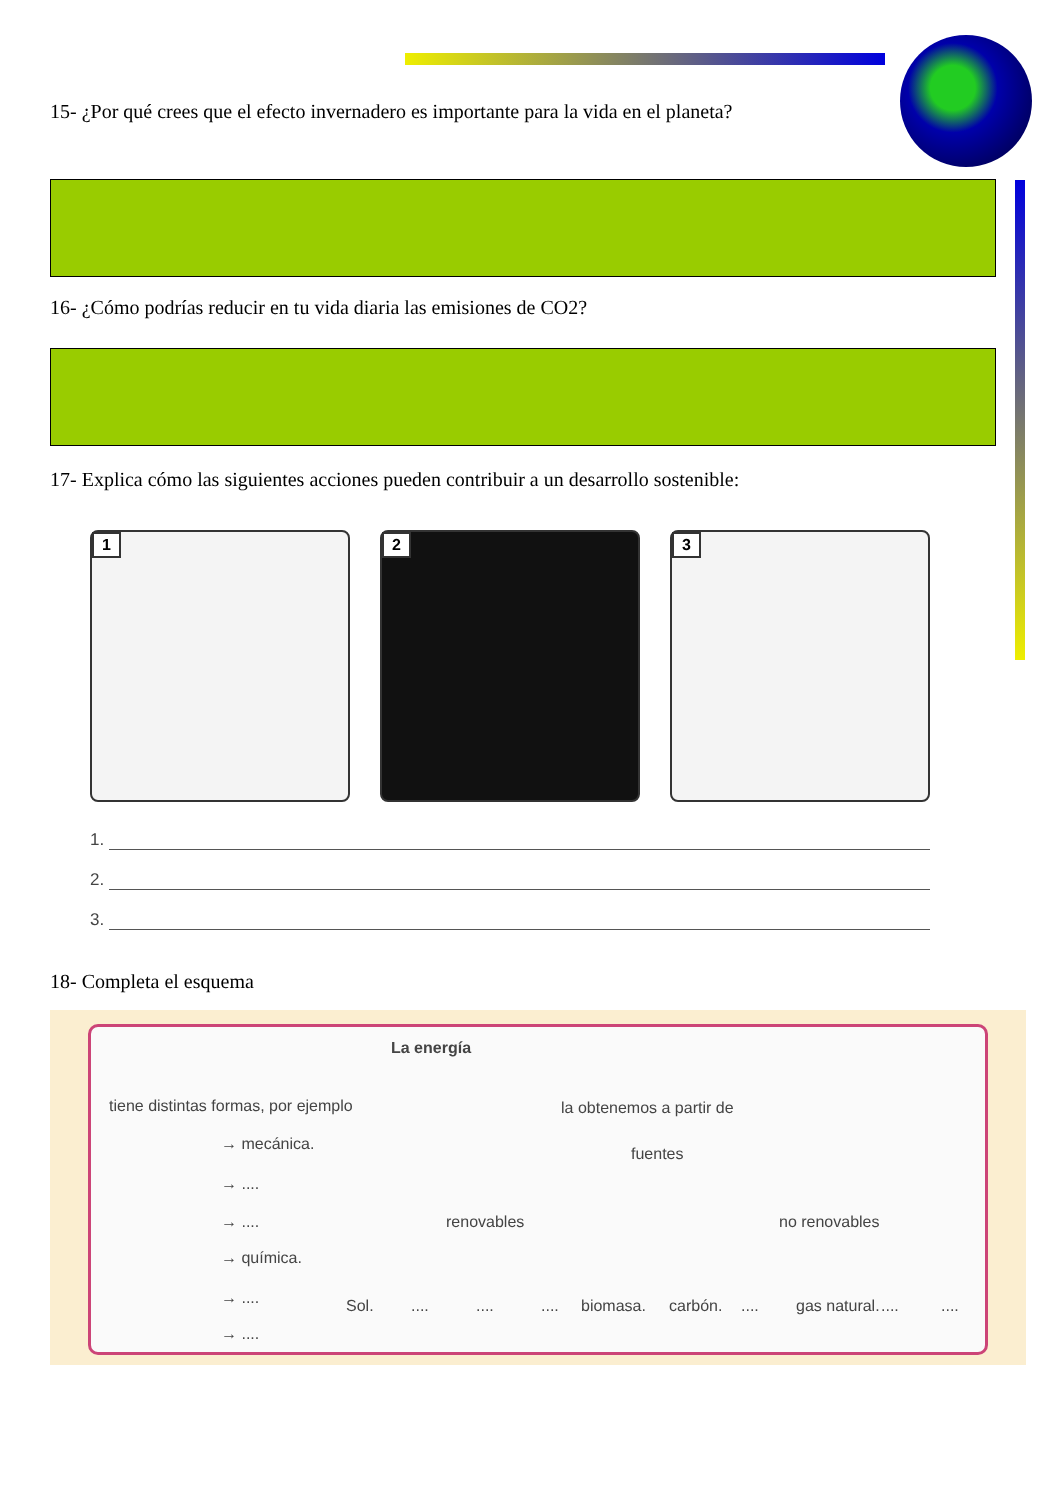15- ¿Por qué crees que el efecto invernadero es importante para la vida en el planeta?
16- ¿Cómo podrías reducir en tu vida diaria las emisiones de CO2?
17- Explica cómo las siguientes acciones pueden contribuir a un desarrollo sostenible:
1
2
3
1.
2.
3.
18- Completa el esquema
La energía
tiene distintas formas, por ejemplo
la obtenemos a partir de
→ mecánica.
→ ....
→ ....
→ química.
→ ....
→ ....
fuentes
renovables no renovables
Sol. .... .... .... biomasa. carbón. .... gas natural. .... ....